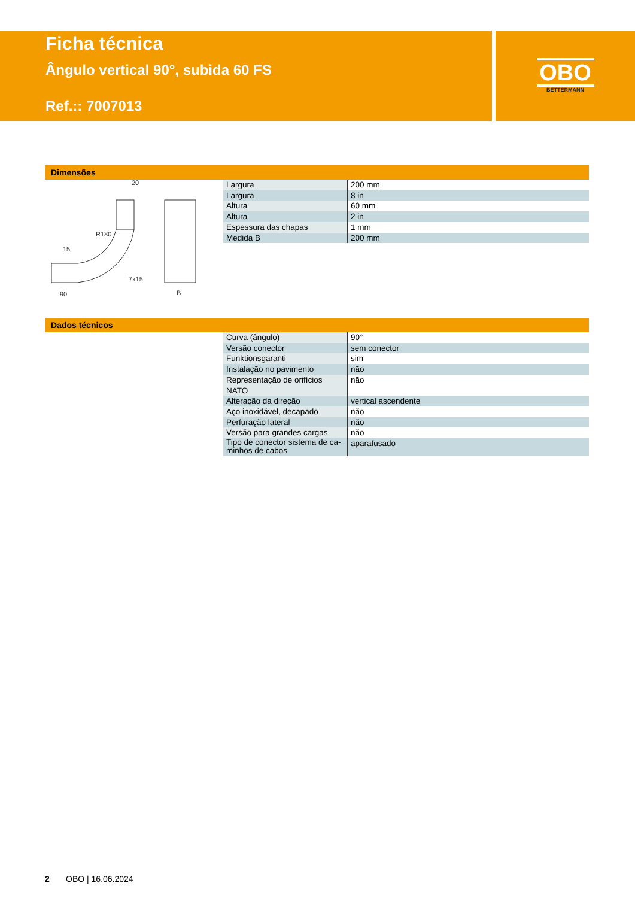Ficha técnica
Ângulo vertical 90°, subida 60 FS
Ref.:: 7007013
OBO
BETTERMANN
Dimensões
20
15
90
7x15
B
R180
| Largura | 200 mm |
| Largura | 8 in |
| Altura | 60 mm |
| Altura | 2 in |
| Espessura das chapas | 1 mm |
| Medida B | 200 mm |
Dados técnicos
| Curva (ângulo) | 90° |
| Versão conector | sem conector |
| Funktionsgaranti | sim |
| Instalação no pavimento | não |
| Representação de orifícios NATO | não |
| Alteração da direção | vertical ascendente |
| Aço inoxidável, decapado | não |
| Perfuração lateral | não |
| Versão para grandes cargas | não |
| Tipo de conector sistema de ca- minhos de cabos | aparafusado |
2 OBO | 16.06.2024